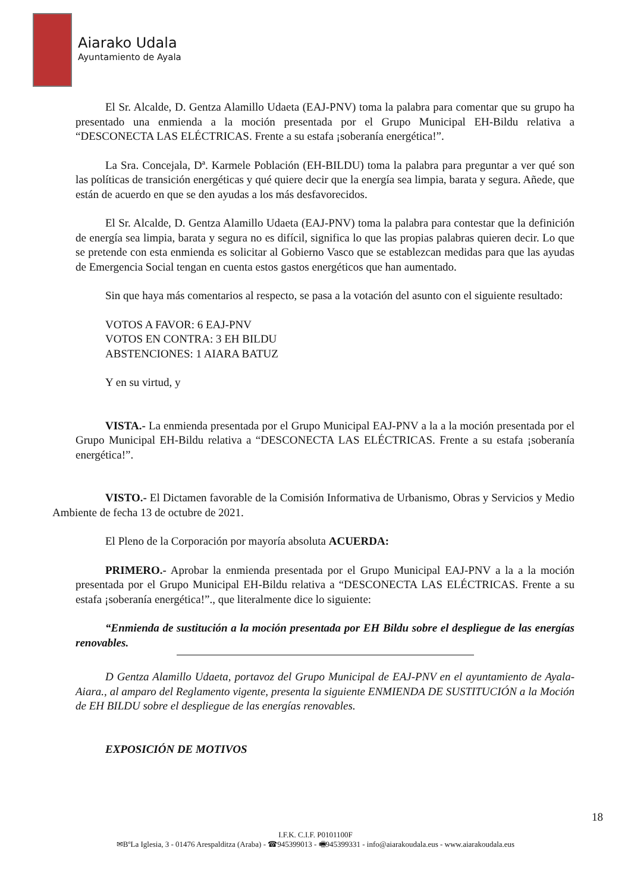Aiarako Udala
Ayuntamiento de Ayala
El Sr. Alcalde, D. Gentza Alamillo Udaeta (EAJ-PNV) toma la palabra para comentar que su grupo ha presentado una enmienda a la moción presentada por el Grupo Municipal EH-Bildu relativa a “DESCONECTA LAS ELÉCTRICAS. Frente a su estafa ¡soberanía energética!”.
La Sra. Concejala, Dª. Karmele Población (EH-BILDU) toma la palabra para preguntar a ver qué son las políticas de transición energéticas y qué quiere decir que la energía sea limpia, barata y segura. Añede, que están de acuerdo en que se den ayudas a los más desfavorecidos.
El Sr. Alcalde, D. Gentza Alamillo Udaeta (EAJ-PNV) toma la palabra para contestar que la definición de energía sea limpia, barata y segura no es difícil, significa lo que las propias palabras quieren decir. Lo que se pretende con esta enmienda es solicitar al Gobierno Vasco que se establezcan medidas para que las ayudas de Emergencia Social tengan en cuenta estos gastos energéticos que han aumentado.
Sin que haya más comentarios al respecto, se pasa a la votación del asunto con el siguiente resultado:
VOTOS A FAVOR: 6 EAJ-PNV
VOTOS EN CONTRA: 3 EH BILDU
ABSTENCIONES: 1 AIARA BATUZ
Y en su virtud, y
VISTA.- La enmienda presentada por el Grupo Municipal EAJ-PNV a la a la moción presentada por el Grupo Municipal EH-Bildu relativa a “DESCONECTA LAS ELÉCTRICAS. Frente a su estafa ¡soberanía energética!”.
VISTO.- El Dictamen favorable de la Comisión Informativa de Urbanismo, Obras y Servicios y Medio Ambiente de fecha 13 de octubre de 2021.
El Pleno de la Corporación por mayoría absoluta ACUERDA:
PRIMERO.- Aprobar la enmienda presentada por el Grupo Municipal EAJ-PNV a la a la moción presentada por el Grupo Municipal EH-Bildu relativa a “DESCONECTA LAS ELÉCTRICAS. Frente a su estafa ¡soberanía energética!”., que literalmente dice lo siguiente:
“Enmienda de sustitución a la moción presentada por EH Bildu sobre el despliegue de las energías renovables.
D Gentza Alamillo Udaeta, portavoz del Grupo Municipal de EAJ-PNV en el ayuntamiento de Ayala-Aiara., al amparo del Reglamento vigente, presenta la siguiente ENMIENDA DE SUSTITUCIÓN a la Moción de EH BILDU sobre el despliegue de las energías renovables.
EXPOSICIÓN DE MOTIVOS
18
I.F.K. C.I.F. P0101100F
✉BºLa Iglesia, 3 - 01476 Arespalditza (Araba) - ☎945399013 - 🖷945399331 - info@aiarakoudala.eus - www.aiarakoudala.eus